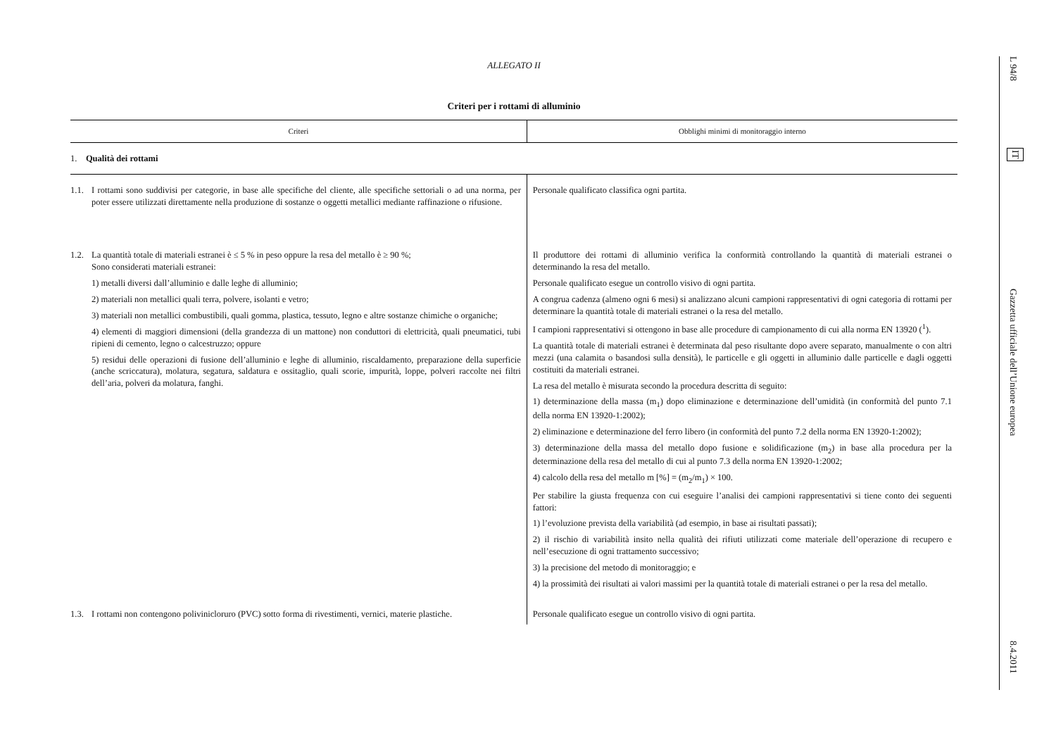ALLEGATO II
Criteri per i rottami di alluminio
| Criteri | Obblighi minimi di monitoraggio interno |
| --- | --- |
| 1. Qualità dei rottami | |
| 1.1. I rottami sono suddivisi per categorie, in base alle specifiche del cliente, alle specifiche settoriali o ad una norma, per poter essere utilizzati direttamente nella produzione di sostanze o oggetti metallici mediante raffinazione o rifusione. | Personale qualificato classifica ogni partita. |
| 1.2. La quantità totale di materiali estranei è ≤ 5 % in peso oppure la resa del metallo è ≥ 90 %; Sono considerati materiali estranei: 1) metalli diversi dall’alluminio e dalle leghe di alluminio; 2) materiali non metallici quali terra, polvere, isolanti e vetro; 3) materiali non metallici combustibili, quali gomma, plastica, tessuto, legno e altre sostanze chimiche o organiche; 4) elementi di maggiori dimensioni (della grandezza di un mattone) non conduttori di elettricità, quali pneumatici, tubi ripieni di cemento, legno o calcestruzzo; oppure 5) residui delle operazioni di fusione dell’alluminio e leghe di alluminio, riscaldamento, preparazione della superficie (anche scriccatura), molatura, segatura, saldatura e ossitaglio, quali scorie, impurità, loppe, polveri raccolte nei filtri dell’aria, polveri da molatura, fanghi. | Il produttore dei rottami di alluminio verifica la conformità controllando la quantità di materiali estranei o determinando la resa del metallo. Personale qualificato esegue un controllo visivo di ogni partita. A congrua cadenza (almeno ogni 6 mesi) si analizzano alcuni campioni rappresentativi di ogni categoria di rottami per determinare la quantità totale di materiali estranei o la resa del metallo. I campioni rappresentativi si ottengono in base alle procedure di campionamento di cui alla norma EN 13920 (<sup>1</sup>). La quantità totale di materiali estranei è determinata dal peso risultante dopo avere separato, manualmente o con altri mezzi (una calamita o basandosi sulla densità), le particelle e gli oggetti in alluminio dalle particelle e dagli oggetti costituiti da materiali estranei. La resa del metallo è misurata secondo la procedura descritta di seguito: 1) determinazione della massa (m<sub>1</sub>) dopo eliminazione e determinazione dell’umidità (in conformità del punto 7.1 della norma EN 13920-1:2002); 2) eliminazione e determinazione del ferro libero (in conformità del punto 7.2 della norma EN 13920-1:2002); 3) determinazione della massa del metallo dopo fusione e solidificazione (m<sub>2</sub>) in base alla procedura per la determinazione della resa del metallo di cui al punto 7.3 della norma EN 13920-1:2002; 4) calcolo della resa del metallo m [%] = (m<sub>2</sub>/m<sub>1</sub>) × 100. Per stabilire la giusta frequenza con cui eseguire l’analisi dei campioni rappresentativi si tiene conto dei seguenti fattori: 1) l’evoluzione prevista della variabilità (ad esempio, in base ai risultati passati); 2) il rischio di variabilità insito nella qualità dei rifiuti utilizzati come materiale dell’operazione di recupero e nell’esecuzione di ogni trattamento successivo; 3) la precisione del metodo di monitoraggio; e 4) la prossimità dei risultati ai valori massimi per la quantità totale di materiali estranei o per la resa del metallo. |
| 1.3. I rottami non contengono polivinicloruro (PVC) sotto forma di rivestimenti, vernici, materie plastiche. | Personale qualificato esegue un controllo visivo di ogni partita. |
L 94/8
IT
Gazzetta ufficiale dell’Unione europea
8.4.2011